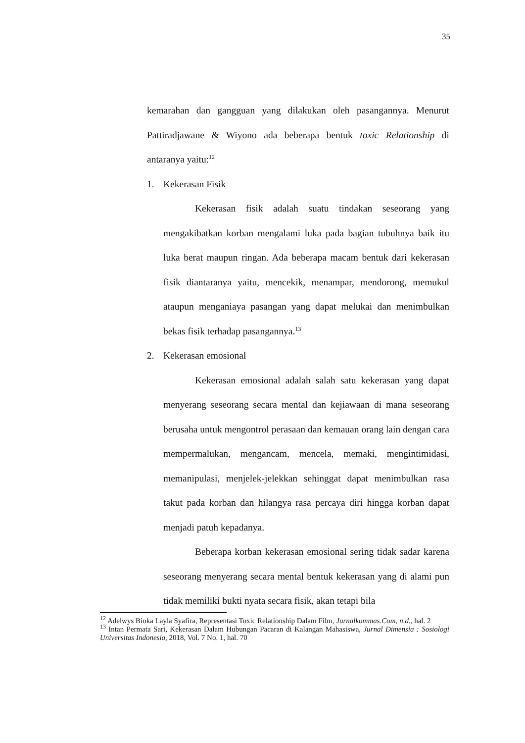35
kemarahan dan gangguan yang dilakukan oleh pasangannya. Menurut Pattiradjawane & Wiyono ada beberapa bentuk toxic Relationship di antaranya yaitu:<sup>12</sup>
1. Kekerasan Fisik
Kekerasan fisik adalah suatu tindakan seseorang yang mengakibatkan korban mengalami luka pada bagian tubuhnya baik itu luka berat maupun ringan. Ada beberapa macam bentuk dari kekerasan fisik diantaranya yaitu, mencekik, menampar, mendorong, memukul ataupun menganiaya pasangan yang dapat melukai dan menimbulkan bekas fisik terhadap pasangannya.<sup>13</sup>
2. Kekerasan emosional
Kekerasan emosional adalah salah satu kekerasan yang dapat menyerang seseorang secara mental dan kejiawaan di mana seseorang berusaha untuk mengontrol perasaan dan kemauan orang lain dengan cara mempermalukan, mengancam, mencela, memaki, mengintimidasi, memanipulasi, menjelek-jelekkan sehinggat dapat menimbulkan rasa takut pada korban dan hilangya rasa percaya diri hingga korban dapat menjadi patuh kepadanya.
Beberapa korban kekerasan emosional sering tidak sadar karena seseorang menyerang secara mental bentuk kekerasan yang di alami pun tidak memiliki bukti nyata secara fisik, akan tetapi bila
<sup>12</sup> Adelwys Bioka Layla Syafira, Representasi Toxic Relationship Dalam Film, Jurnalkommas.Com, n.d., hal. 2
<sup>13</sup> Intan Permata Sari, Kekerasan Dalam Hubungan Pacaran di Kalangan Mahasiswa, Jurnal Dimensia : Sosiologi Universitas Indonesia, 2018, Vol. 7 No. 1, hal. 70